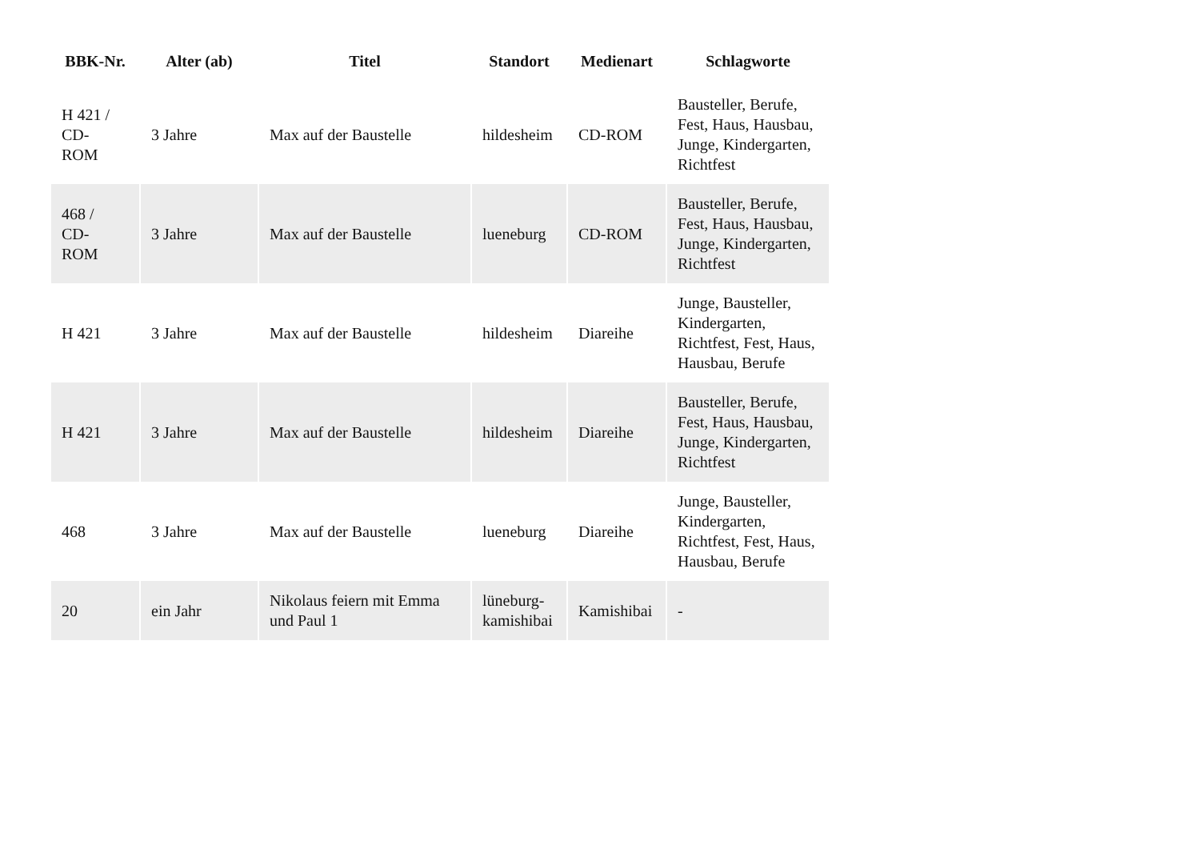| BBK-Nr. | Alter (ab) | Titel | Standort | Medienart | Schlagworte |
| --- | --- | --- | --- | --- | --- |
| H 421 / CD- ROM | 3 Jahre | Max auf der Baustelle | hildesheim | CD-ROM | Bausteller, Berufe, Fest, Haus, Hausbau, Junge, Kindergarten, Richtfest |
| 468 / CD- ROM | 3 Jahre | Max auf der Baustelle | lueneburg | CD-ROM | Bausteller, Berufe, Fest, Haus, Hausbau, Junge, Kindergarten, Richtfest |
| H 421 | 3 Jahre | Max auf der Baustelle | hildesheim | Diareihe | Junge, Bausteller, Kindergarten, Richtfest, Fest, Haus, Hausbau, Berufe |
| H 421 | 3 Jahre | Max auf der Baustelle | hildesheim | Diareihe | Bausteller, Berufe, Fest, Haus, Hausbau, Junge, Kindergarten, Richtfest |
| 468 | 3 Jahre | Max auf der Baustelle | lueneburg | Diareihe | Junge, Bausteller, Kindergarten, Richtfest, Fest, Haus, Hausbau, Berufe |
| 20 | ein Jahr | Nikolaus feiern mit Emma und Paul 1 | lüneburg-kamishibai | Kamishibai | - |